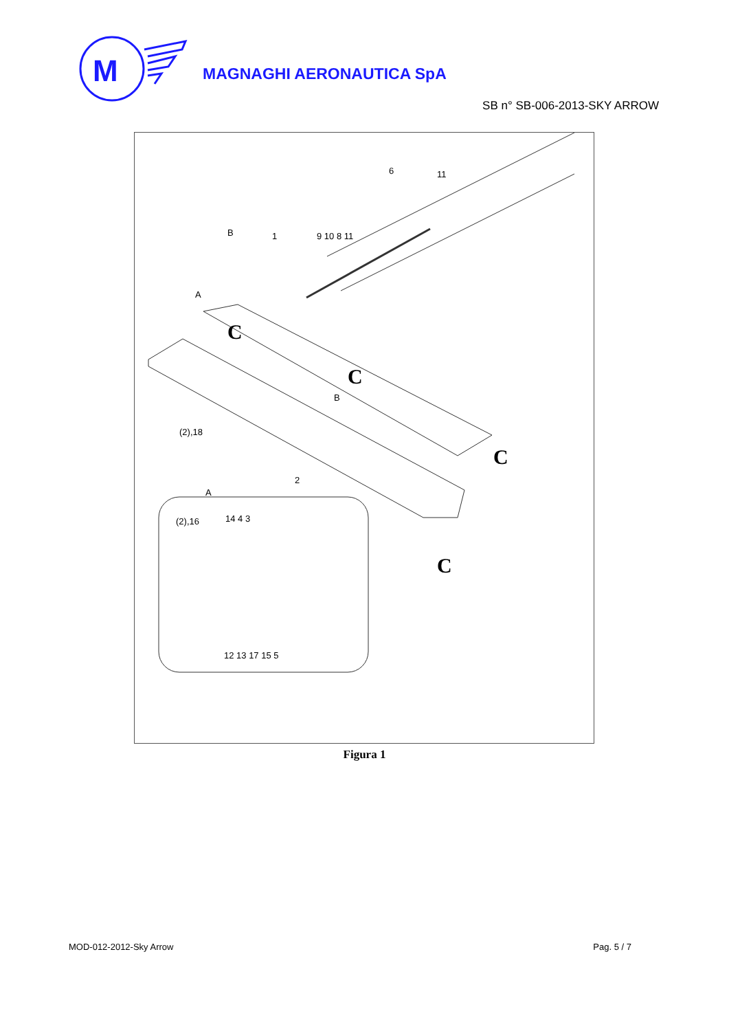M
MAGNAGHI AERONAUTICA SpA
SB n° SB-006-2013-SKY ARROW
B
6
11
1
9 10 8 11
A
B
(2),18
2
A
(2),16
14 4 3
12 13 17 15 5
C
C
C
C
Figura 1
MOD-012-2012-Sky Arrow Pag. 5 / 7